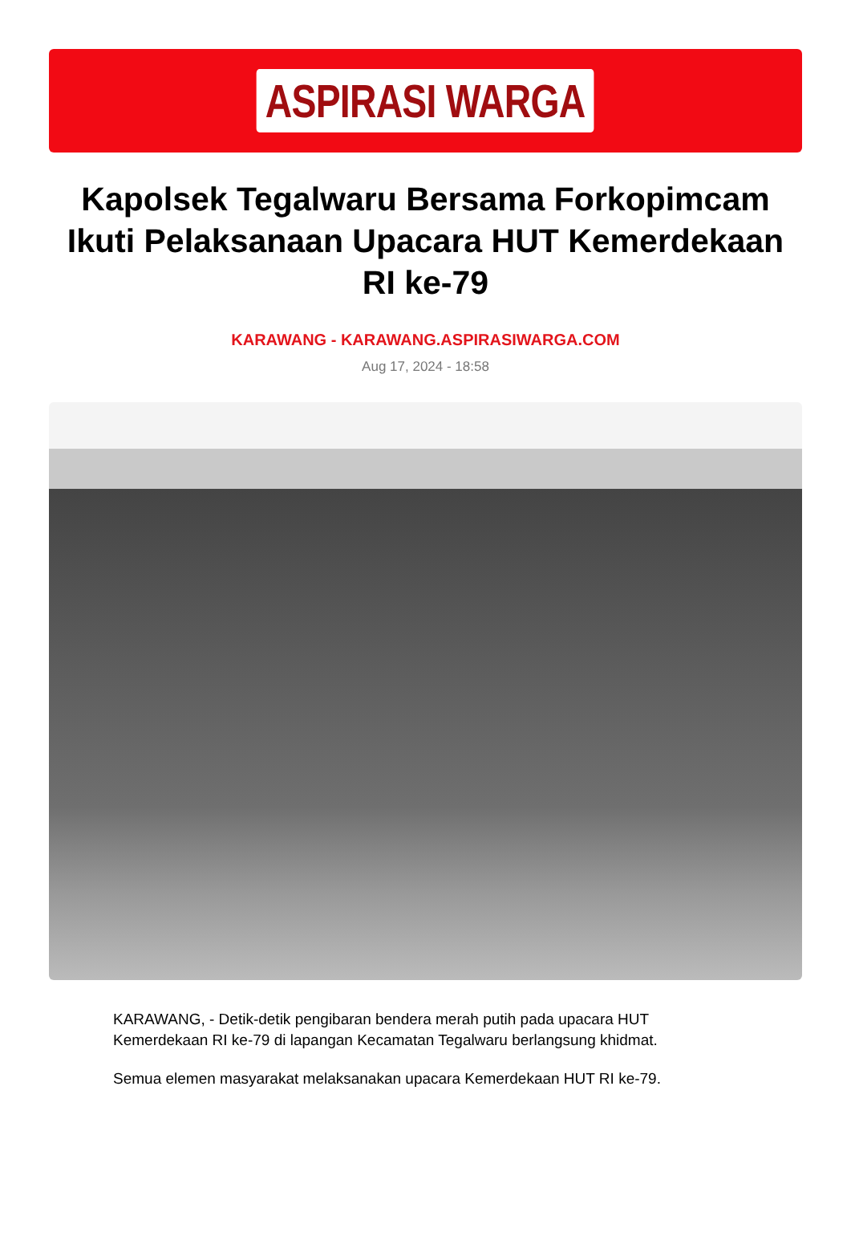ASPIRASI WARGA
Kapolsek Tegalwaru Bersama Forkopimcam Ikuti Pelaksanaan Upacara HUT Kemerdekaan RI ke-79
KARAWANG - KARAWANG.ASPIRASIWARGA.COM
Aug 17, 2024 - 18:58
KARAWANG, - Detik-detik pengibaran bendera merah putih pada upacara HUT Kemerdekaan RI ke-79 di lapangan Kecamatan Tegalwaru berlangsung khidmat.
Semua elemen masyarakat melaksanakan upacara Kemerdekaan HUT RI ke-79.